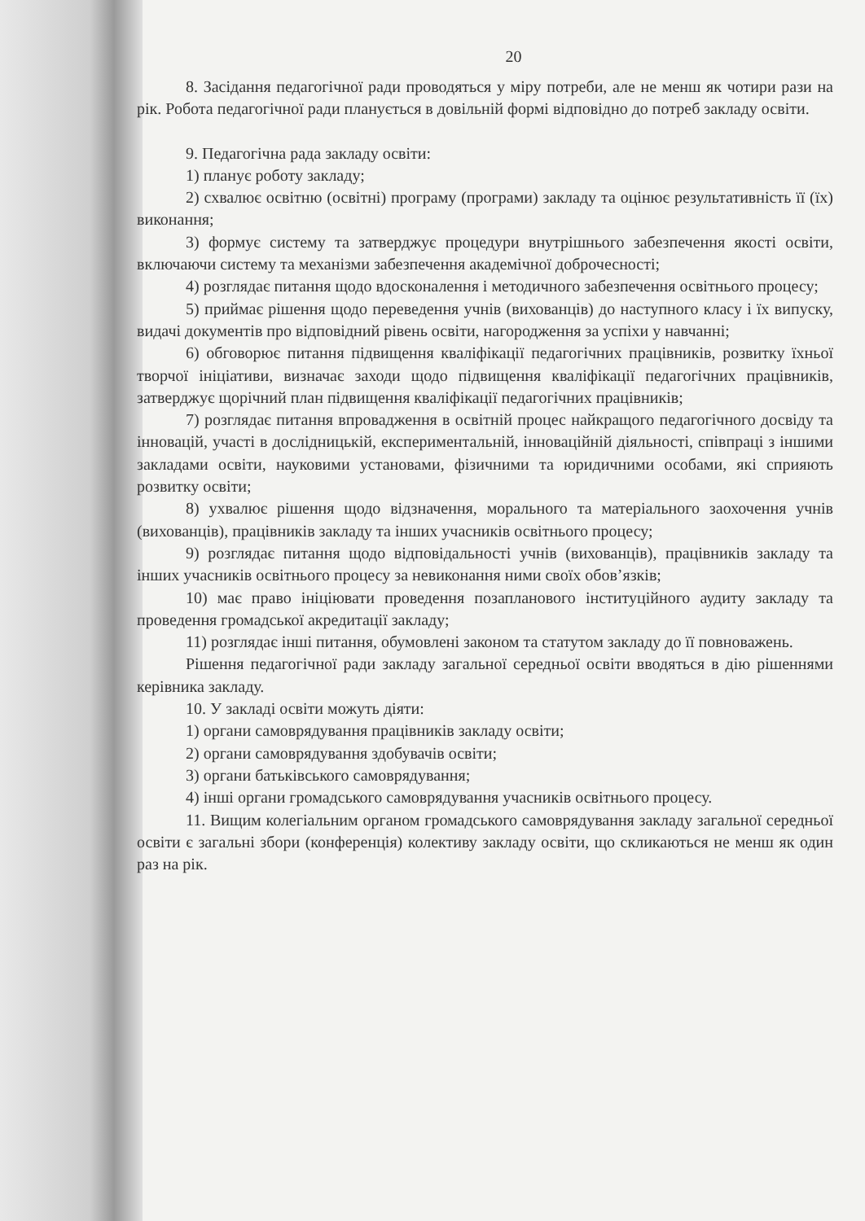20
8. Засідання педагогічної ради проводяться у міру потреби, але не менш як чотири рази на рік. Робота педагогічної ради планується в довільній формі відповідно до потреб закладу освіти.
9. Педагогічна рада закладу освіти:
1) планує роботу закладу;
2) схвалює освітню (освітні) програму (програми) закладу та оцінює результативність її (їх) виконання;
3) формує систему та затверджує процедури внутрішнього забезпечення якості освіти, включаючи систему та механізми забезпечення академічної доброчесності;
4) розглядає питання щодо вдосконалення і методичного забезпечення освітнього процесу;
5) приймає рішення щодо переведення учнів (вихованців) до наступного класу і їх випуску, видачі документів про відповідний рівень освіти, нагородження за успіхи у навчанні;
6) обговорює питання підвищення кваліфікації педагогічних працівників, розвитку їхньої творчої ініціативи, визначає заходи щодо підвищення кваліфікації педагогічних працівників, затверджує щорічний план підвищення кваліфікації педагогічних працівників;
7) розглядає питання впровадження в освітній процес найкращого педагогічного досвіду та інновацій, участі в дослідницькій, експериментальній, інноваційній діяльності, співпраці з іншими закладами освіти, науковими установами, фізичними та юридичними особами, які сприяють розвитку освіти;
8) ухвалює рішення щодо відзначення, морального та матеріального заохочення учнів (вихованців), працівників закладу та інших учасників освітнього процесу;
9) розглядає питання щодо відповідальності учнів (вихованців), працівників закладу та інших учасників освітнього процесу за невиконання ними своїх обов’язків;
10) має право ініціювати проведення позапланового інституційного аудиту закладу та проведення громадської акредитації закладу;
11) розглядає інші питання, обумовлені законом та статутом закладу до її повноважень.
Рішення педагогічної ради закладу загальної середньої освіти вводяться в дію рішеннями керівника закладу.
10. У закладі освіти можуть діяти:
1) органи самоврядування працівників закладу освіти;
2) органи самоврядування здобувачів освіти;
3) органи батьківського самоврядування;
4) інші органи громадського самоврядування учасників освітнього процесу.
11. Вищим колегіальним органом громадського самоврядування закладу загальної середньої освіти є загальні збори (конференція) колективу закладу освіти, що скликаються не менш як один раз на рік.